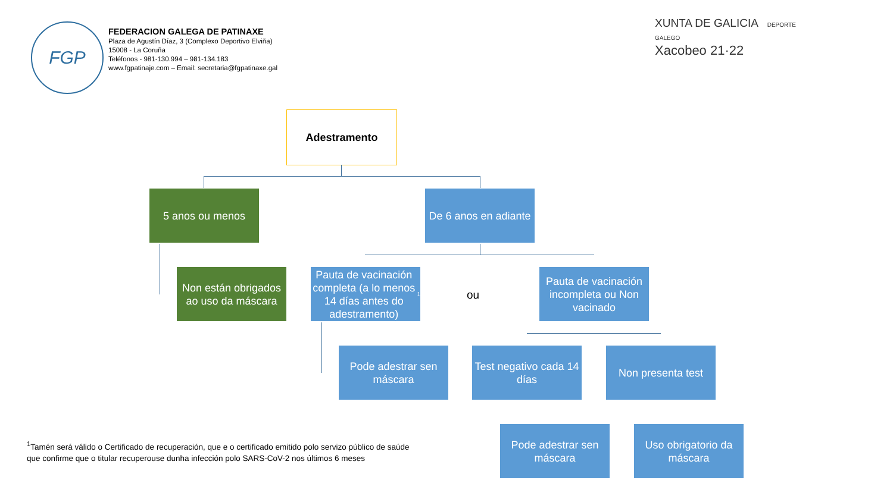FGP
FEDERACION GALEGA DE PATINAXE
Plaza de Agustín Díaz, 3 (Complexo Deportivo Elviña)
15008 - La Coruña
Teléfonos - 981-130.994 – 981-134.183
www.fgpatinaje.com – Email: secretaria@fgpatinaxe.gal
XUNTA DE GALICIA DEPORTE GALEGO
Xacobeo 21·22
Adestramento
5 anos ou menos
De 6 anos en adiante
Non están obrigados ao uso da máscara
Pauta de vacinación completa (a lo menos 14 días antes do adestramento)<sup>1</sup>
ou
Pauta de vacinación incompleta ou Non vacinado
Pode adestrar sen máscara
Test negativo cada 14 días
Non presenta test
Pode adestrar sen máscara
Uso obrigatorio da máscara
<sup>1</sup> Tamén será válido o Certificado de recuperación, que e o certificado emitido polo servizo público de saúde que confirme que o titular recuperouse dunha infección polo SARS-CoV-2 nos últimos 6 meses